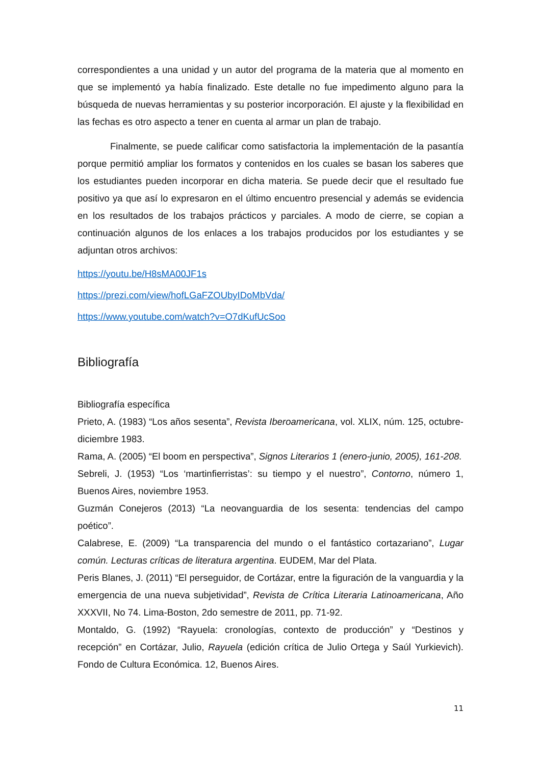correspondientes a una unidad y un autor del programa de la materia que al momento en que se implementó ya había finalizado. Este detalle no fue impedimento alguno para la búsqueda de nuevas herramientas y su posterior incorporación. El ajuste y la flexibilidad en las fechas es otro aspecto a tener en cuenta al armar un plan de trabajo.
Finalmente, se puede calificar como satisfactoria la implementación de la pasantía porque permitió ampliar los formatos y contenidos en los cuales se basan los saberes que los estudiantes pueden incorporar en dicha materia. Se puede decir que el resultado fue positivo ya que así lo expresaron en el último encuentro presencial y además se evidencia en los resultados de los trabajos prácticos y parciales. A modo de cierre, se copian a continuación algunos de los enlaces a los trabajos producidos por los estudiantes y se adjuntan otros archivos:
https://youtu.be/H8sMA00JF1s
https://prezi.com/view/hofLGaFZOUbyIDoMbVda/
https://www.youtube.com/watch?v=O7dKufUcSoo
Bibliografía
Bibliografía específica
Prieto, A. (1983) “Los años sesenta”, Revista Iberoamericana, vol. XLIX, núm. 125, octubre-diciembre 1983.
Rama, A. (2005) “El boom en perspectiva”, Signos Literarios 1 (enero-junio, 2005), 161-208.
Sebreli, J. (1953) “Los ‘martinfierristas’: su tiempo y el nuestro”, Contorno, número 1, Buenos Aires, noviembre 1953.
Guzmán Conejeros (2013) “La neovanguardia de los sesenta: tendencias del campo poético”.
Calabrese, E. (2009) “La transparencia del mundo o el fantástico cortazariano”, Lugar común. Lecturas críticas de literatura argentina. EUDEM, Mar del Plata.
Peris Blanes, J. (2011) “El perseguidor, de Cortázar, entre la figuración de la vanguardia y la emergencia de una nueva subjetividad”, Revista de Crítica Literaria Latinoamericana, Año XXXVII, No 74. Lima-Boston, 2do semestre de 2011, pp. 71-92.
Montaldo, G. (1992) “Rayuela: cronologías, contexto de producción” y “Destinos y recepción” en Cortázar, Julio, Rayuela (edición crítica de Julio Ortega y Saúl Yurkievich). Fondo de Cultura Económica. 12, Buenos Aires.
11